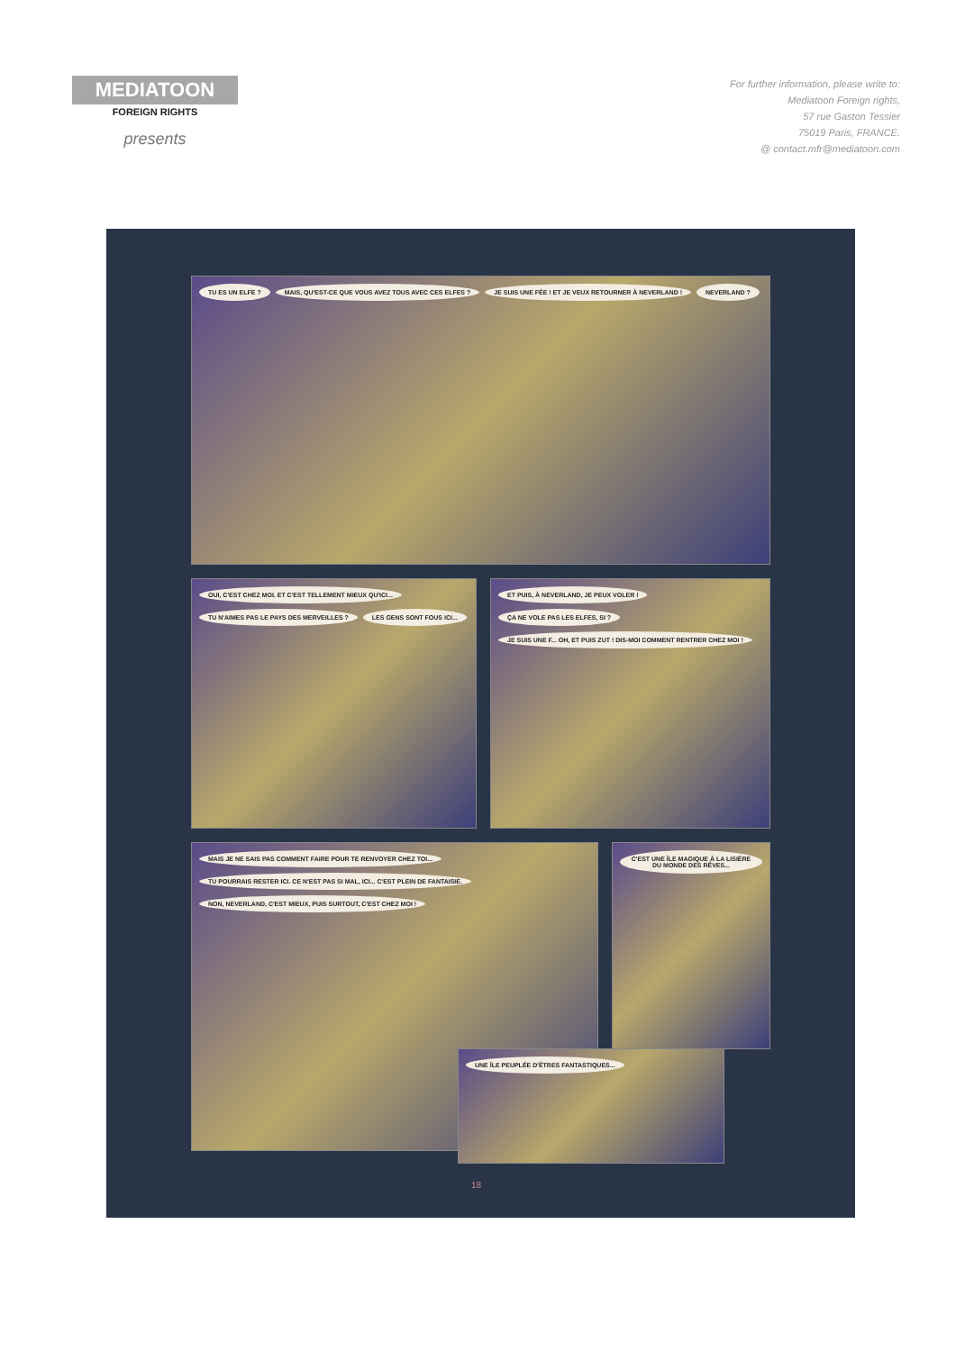MEDIATOON
FOREIGN RIGHTS
presents
For further information, please write to:
Mediatoon Foreign rights,
57 rue Gaston Tessier
75019 Paris, FRANCE.
@ contact.mfr@mediatoon.com
TU ES UN ELFE ? MAIS, QU'EST-CE QUE VOUS AVEZ TOUS AVEC CES ELFES ? JE SUIS UNE FÉE ! ET JE VEUX RETOURNER À NEVERLAND ! NEVERLAND ?
OUI, C'EST CHEZ MOI. ET C'EST TELLEMENT MIEUX QU'ICI... TU N'AIMES PAS LE PAYS DES MERVEILLES ? LES GENS SONT FOUS ICI...
ET PUIS, À NEVERLAND, JE PEUX VOLER ! ÇA NE VOLE PAS LES ELFES, SI ? JE SUIS UNE F... OH, ET PUIS ZUT ! DIS-MOI COMMENT RENTRER CHEZ MOI !
MAIS JE NE SAIS PAS COMMENT FAIRE POUR TE RENVOYER CHEZ TOI... TU POURRAIS RESTER ICI. CE N'EST PAS SI MAL, ICI... C'EST PLEIN DE FANTAISIE. NON, NEVERLAND, C'EST MIEUX, PUIS SURTOUT, C'EST CHEZ MOI !
C'EST UNE ÎLE MAGIQUE À LA LISIÈRE DU MONDE DES RÊVES...
UNE ÎLE PEUPLÉE D'ÊTRES FANTASTIQUES...
18